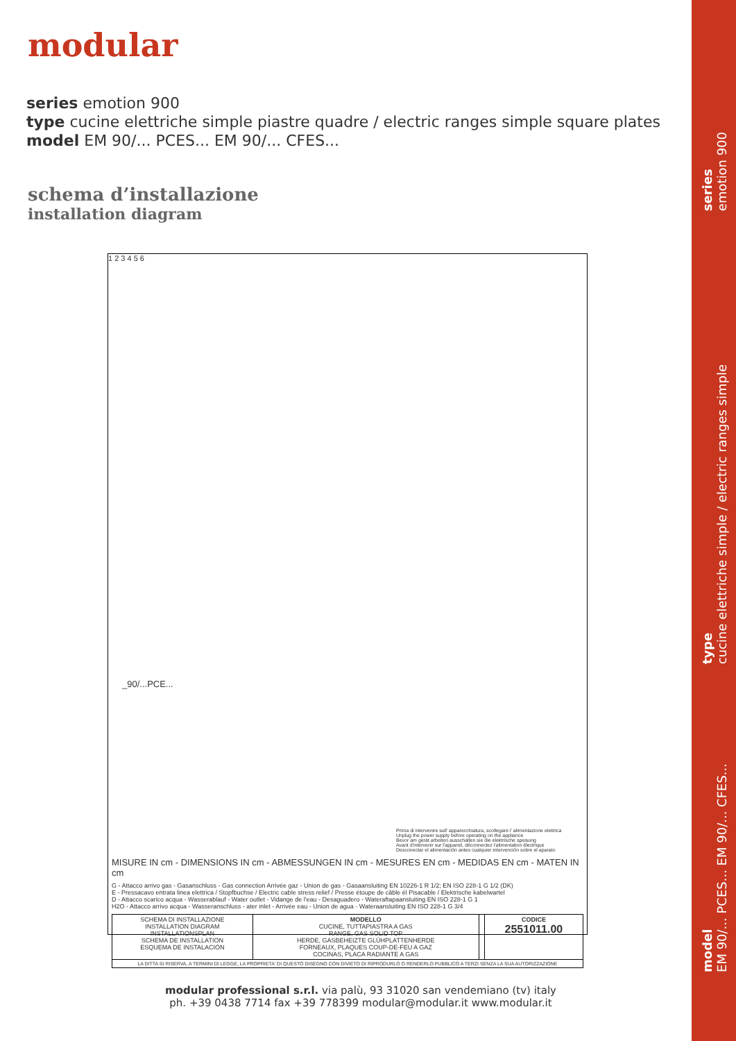modular
series emotion 900
type cucine elettriche simple piastre quadre / electric ranges simple square plates
model EM 90/... PCES... EM 90/... CFES...
schema d’installazione
installation diagram
1 2 3 4 5 6
_90/...PCE...
Prima di intervenire sull' apparecchiatura, scollegare l' alimentazione elettrica
Unplug the power supply before operating on the appliance
Bevor am gerät arbeiten ausschalten sie die elektrische speisung
Avant d'intervenir sur l'appareil, déconnectez l'alimentation électrique
Desconectar el alimentación antes cualquier intervención sobre el aparato
MISURE IN cm - DIMENSIONS IN cm - ABMESSUNGEN IN cm - MESURES EN cm - MEDIDAS EN cm - MATEN IN cm
G - Attacco arrivo gas - Gasanschluss - Gas connection Arrivée gaz - Union de gas - Gasaansluiting EN 10226-1 R 1/2; EN ISO 228-1 G 1/2 (DK)
E - Pressacavo entrata linea elettrica / Stopfbuchse / Electric cable stress relief / Presse étoupe de câble él Pisacable / Elektrische kabelwartel
D - Attacco scarico acqua - Wasserablauf - Water outlet - Vidange de l'eau - Desaguadero - Wateraftapaansluiting EN ISO 228-1 G 1
H2O - Attacco arrivo acqua - Wasseranschluss - ater inlet - Arrivée eau - Union de agua - Wateraansluiting EN ISO 228-1 G 3/4
| SCHEMA DI INSTALLAZIONE INSTALLATION DIAGRAM INSTALLATIONSPLAN SCHEMA DE INSTALLATION ESQUEMA DE INSTALACIÓN | MODELLO CUCINE, TUTTAPIASTRA A GAS RANGE, GAS SOLID TOP HERDE, GASBEHEIZTE GLÜHPLATTENHERDE FORNEAUX, PLAQUES COUP-DE-FEU A GAZ COCINAS, PLACA RADIANTE A GAS | | CODICE 2551011.00 |
| LA DITTA SI RISERVA, A TERMINI DI LEGGE, LA PROPRIETA' DI QUESTO DISEGNO CON DIVIETO DI RIPRODURLO O RENDERLO PUBBLICO A TERZI SENZA LA SUA AUTORIZZAZIONE | | | |
modular professional s.r.l. via palù, 93 31020 san vendemiano (tv) italy
ph. +39 0438 7714 fax +39 778399 modular@modular.it www.modular.it
series
emotion 900
type
cucine elettriche simple / electric ranges simple
model
EM 90/... PCES... EM 90/... CFES...